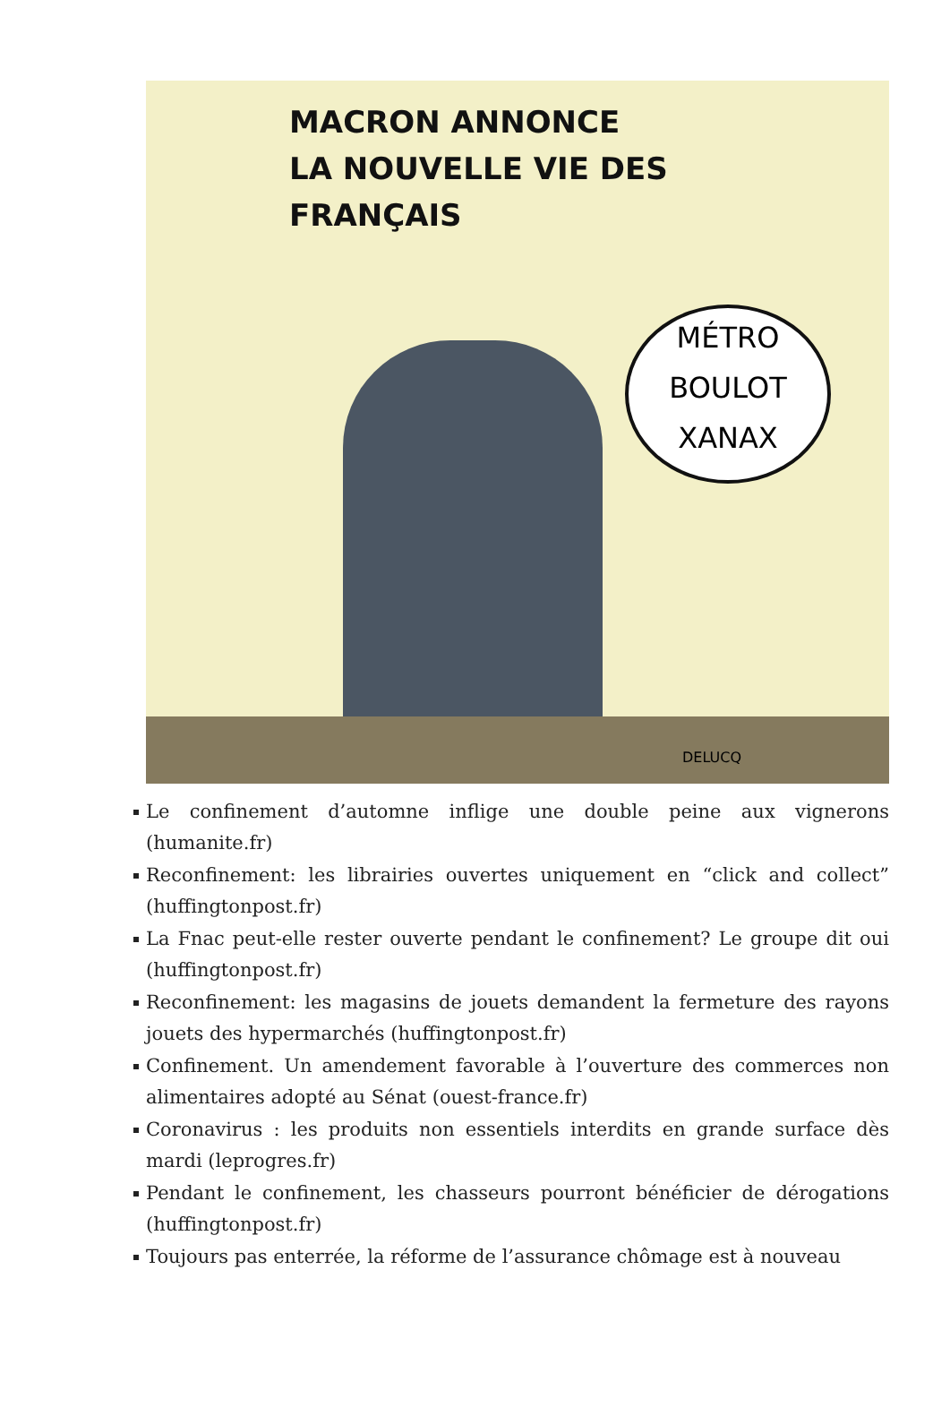MACRON ANNONCE
LA NOUVELLE VIE DES
FRANÇAIS
MÉTRO
BOULOT
XANAX
DELUCQ
Le confinement d’automne inflige une double peine aux vignerons (humanite.fr)
Reconfinement: les librairies ouvertes uniquement en “click and collect” (huffingtonpost.fr)
La Fnac peut-elle rester ouverte pendant le confinement? Le groupe dit oui (huffingtonpost.fr)
Reconfinement: les magasins de jouets demandent la fermeture des rayons jouets des hypermarchés (huffingtonpost.fr)
Confinement. Un amendement favorable à l’ouverture des commerces non alimentaires adopté au Sénat (ouest-france.fr)
Coronavirus : les produits non essentiels interdits en grande surface dès mardi (leprogres.fr)
Pendant le confinement, les chasseurs pourront bénéficier de dérogations (huffingtonpost.fr)
Toujours pas enterrée, la réforme de l’assurance chômage est à nouveau